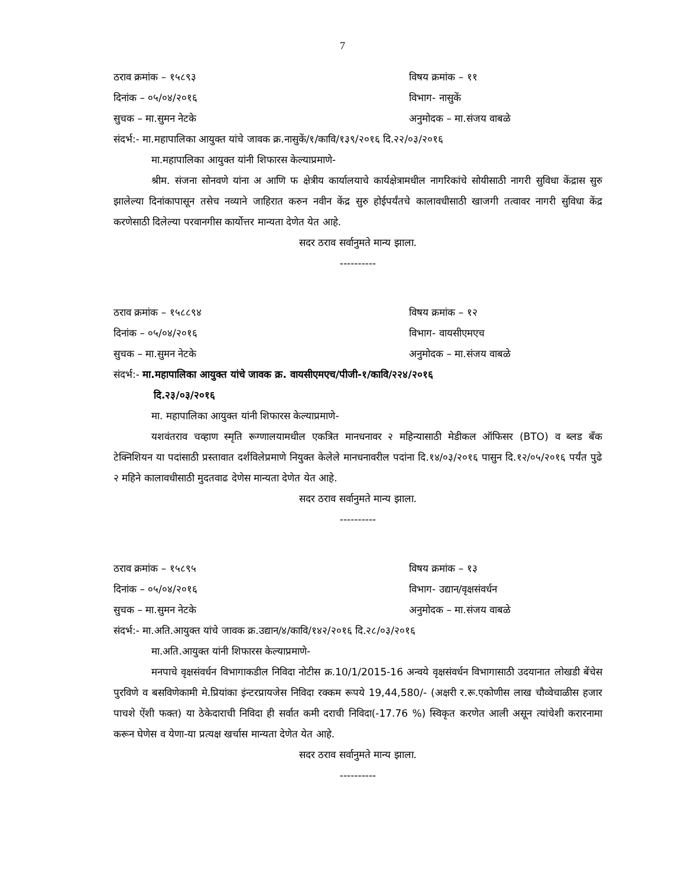7
ठराव क्रमांक – १५८९३ विषय क्रमांक – ११
दिनांक – ०५/०४/२०१६ विभाग- नासुकें
सुचक – मा.सुमन नेटके अनुमोदक – मा.संजय वाबळे
संदर्भ:- मा.महापालिका आयुक्त यांचे जावक क्र.नासुकें/१/कावि/१३९/२०१६ दि.२२/०३/२०१६
मा.महापालिका आयुक्त यांनी शिफारस केल्याप्रमाणे-
श्रीम. संजना सोनवणे यांना अ आणि फ क्षेत्रीय कार्यालयाचे कार्यक्षेत्रामधील नागरिकांचे सोयीसाठी नागरी सुविधा केंद्रास सुरु झालेल्या दिनांकापासून तसेच नव्याने जाहिरात करुन नवीन केंद्र सुरु होईपर्यंतचे कालावधीसाठी खाजगी तत्वावर नागरी सुविधा केंद्र करणेसाठी दिलेल्या परवानगीस कार्योत्तर मान्यता देणेत येत आहे.
सदर ठराव सर्वानुमते मान्य झाला.
----------
ठराव क्रमांक – १५८८९४ विषय क्रमांक – १२
दिनांक – ०५/०४/२०१६ विभाग- वायसीएमएच
सुचक – मा.सुमन नेटके अनुमोदक – मा.संजय वाबळे
संदर्भ:- मा.महापालिका आयुक्त यांचे जावक क्र. वायसीएमएच/पीजी-१/कावि/२२४/२०१६
दि.२३/०३/२०१६
मा. महापालिका आयुक्त यांनी शिफारस केल्याप्रमाणे-
यशवंतराव चव्हाण स्मृति रूग्णालयामधील एकत्रित मानधनावर २ महिन्यासाठी मेडीकल ऑफिसर (BTO) व ब्लड बँक टेक्निशियन या पदांसाठी प्रस्तावात दर्शविलेप्रमाणे नियुक्त केलेले मानधनावरील पदांना दि.१४/०३/२०१६ पासुन दि.१२/०५/२०१६ पर्यंत पुढे २ महिने कालावधीसाठी मुदतवाढ देणेस मान्यता देणेत येत आहे.
सदर ठराव सर्वानुमते मान्य झाला.
----------
ठराव क्रमांक – १५८९५ विषय क्रमांक – १३
दिनांक – ०५/०४/२०१६ विभाग- उद्यान/वृक्षसंवर्धन
सुचक – मा.सुमन नेटके अनुमोदक – मा.संजय वाबळे
संदर्भ:- मा.अति.आयुक्त यांचे जावक क्र.उद्यान/४/कावि/१४२/२०१६ दि.२८/०३/२०१६
मा.अति.आयुक्त यांनी शिफारस केल्याप्रमाणे-
मनपाचे वृक्षसंवर्धन विभागाकडील निविदा नोटीस क्र.10/1/2015-16 अन्वये वृक्षसंवर्धन विभागासाठी उदयानात लोखडी बेंचेस पुरविणे व बसविणेकामी मे.प्रियांका इंन्टरप्रायजेस निविदा रक्कम रूपये 19,44,580/- (अक्षरी र.रू.एकोणीस लाख चौव्वेचाळीस हजार पाचशे ऐंशी फक्त) या ठेकेदाराची निविदा ही सर्वात कमी दराची निविदा(-17.76 %) स्विकृत करणेत आली असून त्यांचेशी करारनामा करून घेणेस व येणा-या प्रत्यक्ष खर्चास मान्यता देणेत येत आहे.
सदर ठराव सर्वानुमते मान्य झाला.
----------